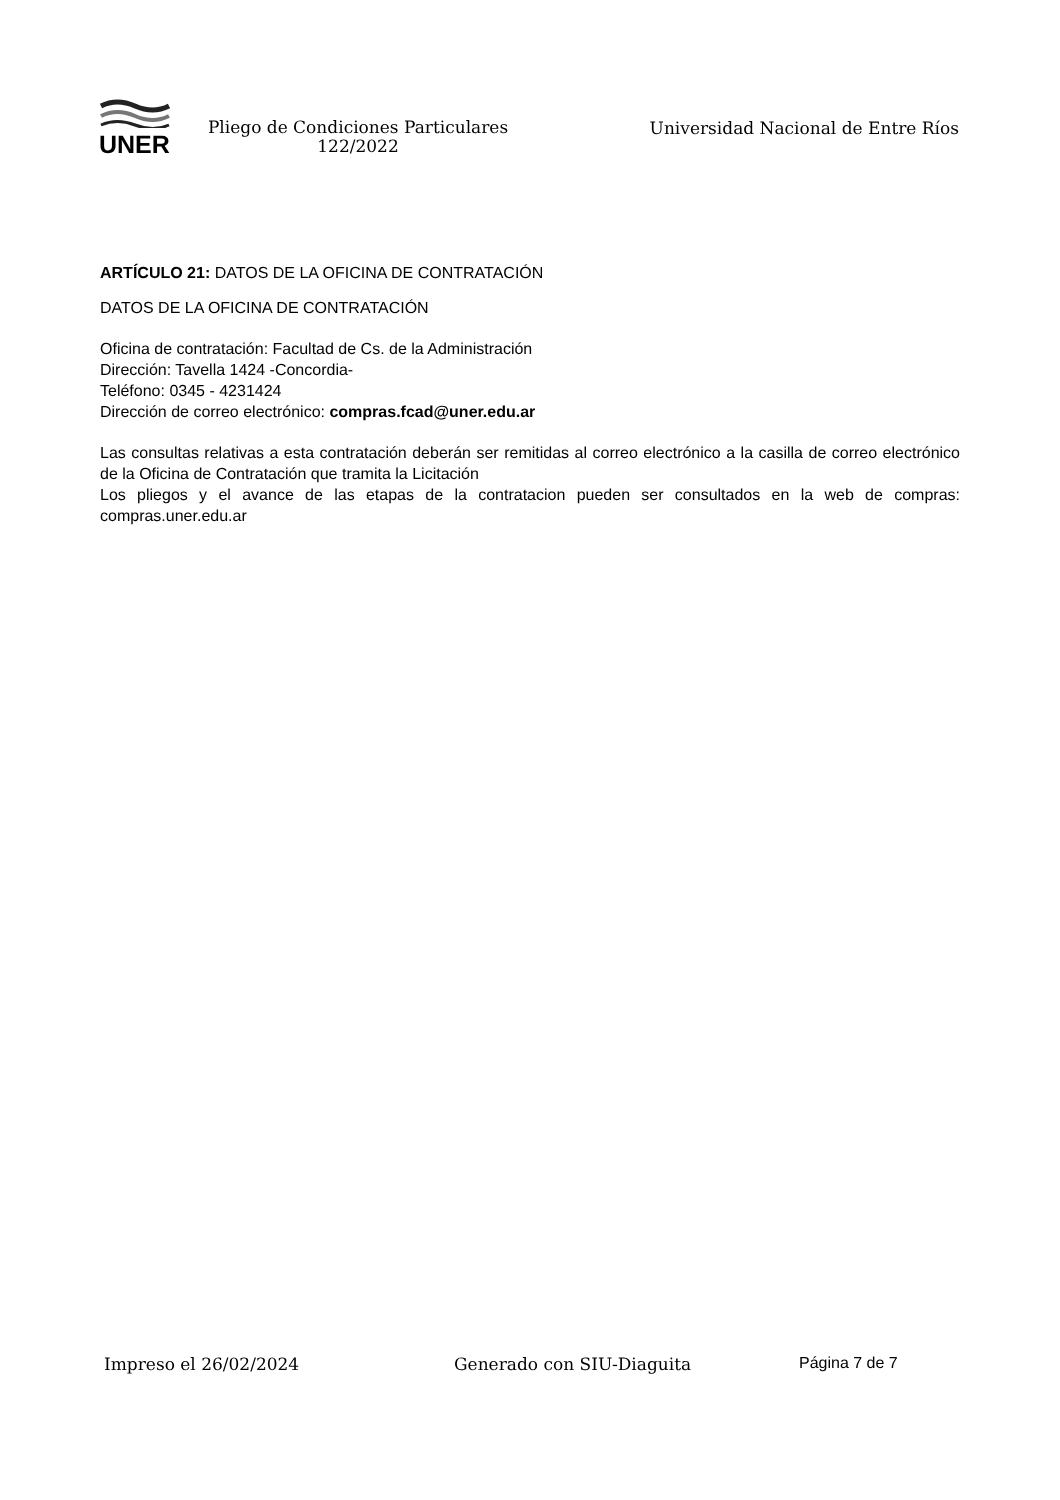UNER
Pliego de Condiciones Particulares
122/2022
Universidad Nacional de Entre Ríos
ARTÍCULO 21: DATOS DE LA OFICINA DE CONTRATACIÓN
DATOS DE LA OFICINA DE CONTRATACIÓN
Oficina de contratación: Facultad de Cs. de la Administración
Dirección: Tavella 1424 -Concordia-
Teléfono: 0345 - 4231424
Dirección de correo electrónico: compras.fcad@uner.edu.ar
Las consultas relativas a esta contratación deberán ser remitidas al correo electrónico a la casilla de correo electrónico de la Oficina de Contratación que tramita la Licitación
Los pliegos y el avance de las etapas de la contratacion pueden ser consultados en la web de compras: compras.uner.edu.ar
Impreso el 26/02/2024 Generado con SIU-Diaguita Página 7 de 7